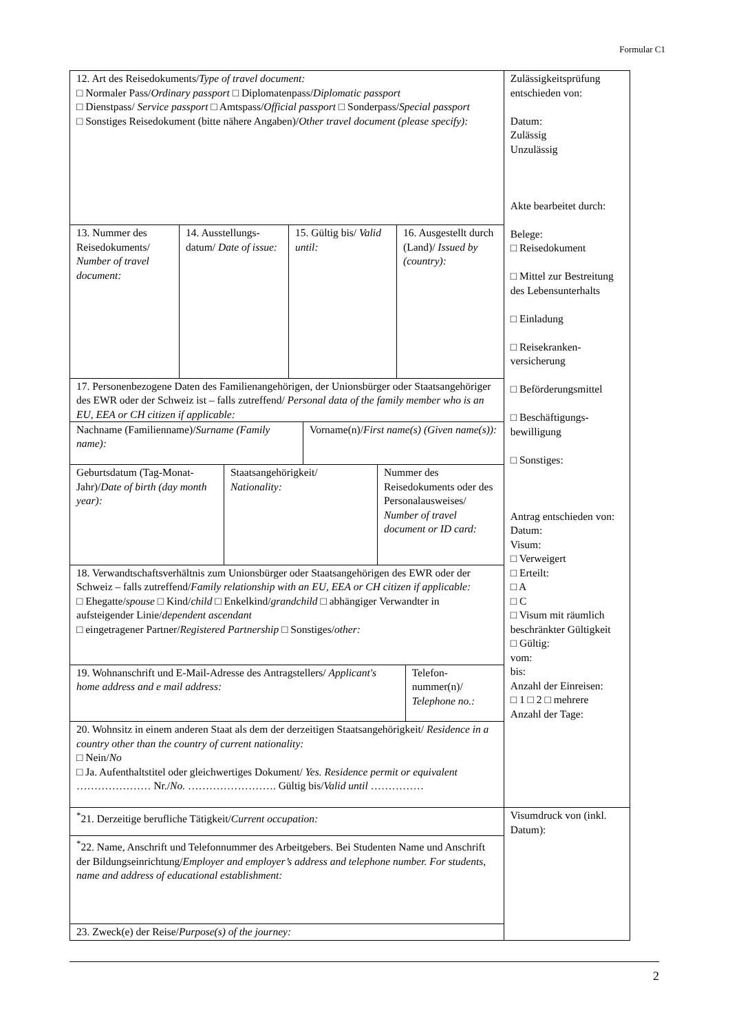Formular C1
| 12. Art des Reisedokuments/ Type of travel document: □ Normaler Pass/ Ordinary passport □ Diplomatenpass/ Diplomatic passport □ Dienstpass/ Service passport □ Amtspass/ Official passport □ Sonderpass/ Special passport □ Sonstiges Reisedokument (bitte nähere Angaben)/ Other travel document (please specify): / 13. Nummer des Reisedokuments/ Number of travel document: / 14. Ausstellungs-datum/ Date of issue: / 15. Gültig bis/ Valid until: / 16. Ausgestellt durch (Land)/ Issued by (country): / 17. Personenbezogene Daten des Familienangehörigen, der Unionsbürger oder Staatsangehöriger des EWR oder der Schweiz ist – falls zutreffend/ Personal data of the family member who is an EU, EEA or CH citizen if applicable: / Nachname (Familienname)/ Surname (Family name): / Vorname(n)/ First name(s) (Given name(s)): / / Geburtsdatum (Tag-Monat-Jahr)/ Date of birth (day month year): / Staatsangehörigkeit/ Nationality: / Nummer des Reisedokuments oder des Personalausweises/ Number of travel document or ID card: / 18. Verwandtschaftsverhältnis zum Unionsbürger oder Staatsangehörigen des EWR oder der Schweiz – falls zutreffend/ Family relationship with an EU, EEA or CH citizen if applicable: □ Ehegatte/ spouse □ Kind/ child □ Enkelkind/ grandchild □ abhängiger Verwandter in aufsteigender Linie/ dependent ascendant □ eingetragener Partner/ Registered Partnership □ Sonstiges/ other: / 19. Wohnanschrift und E-Mail-Adresse des Antragstellers/ Applicant's home address and e mail address: / Telefon-nummer(n)/ Telephone no.: / 20. Wohnsitz in einem anderen Staat als dem der derzeitigen Staatsangehörigkeit/ Residence in a country other than the country of current nationality: □ Nein/ No □ Ja. Aufenthaltstitel oder gleichwertiges Dokument/ Yes. Residence permit or equivalent ………………… Nr./ No. ……………………. Gültig bis/ Valid until …………… | Zulässigkeitsprüfung entschieden von: Datum: Zulässig Unzulässig Akte bearbeitet durch: Belege: □ Reisedokument □ Mittel zur Bestreitung des Lebensunterhalts □ Einladung □ Reisekranken-versicherung □ Beförderungsmittel □ Beschäftigungs-bewilligung □ Sonstiges: Antrag entschieden von: Datum: Visum: □ Verweigert □ Erteilt: □ A □ C □ Visum mit räumlich beschränkter Gültigkeit □ Gültig: vom: bis: Anzahl der Einreisen: □ 1 □ 2 □ mehrere Anzahl der Tage: |
| <sup>*</sup> 21. Derzeitige berufliche Tätigkeit/ Current occupation: | Visumdruck von (inkl. Datum): |
| <sup>*</sup> 22. Name, Anschrift und Telefonnummer des Arbeitgebers. Bei Studenten Name und Anschrift der Bildungseinrichtung/ Employer and employer’s address and telephone number. For students, name and address of educational establishment: | |
| 23. Zweck(e) der Reise/ Purpose(s) of the journey: | |
2